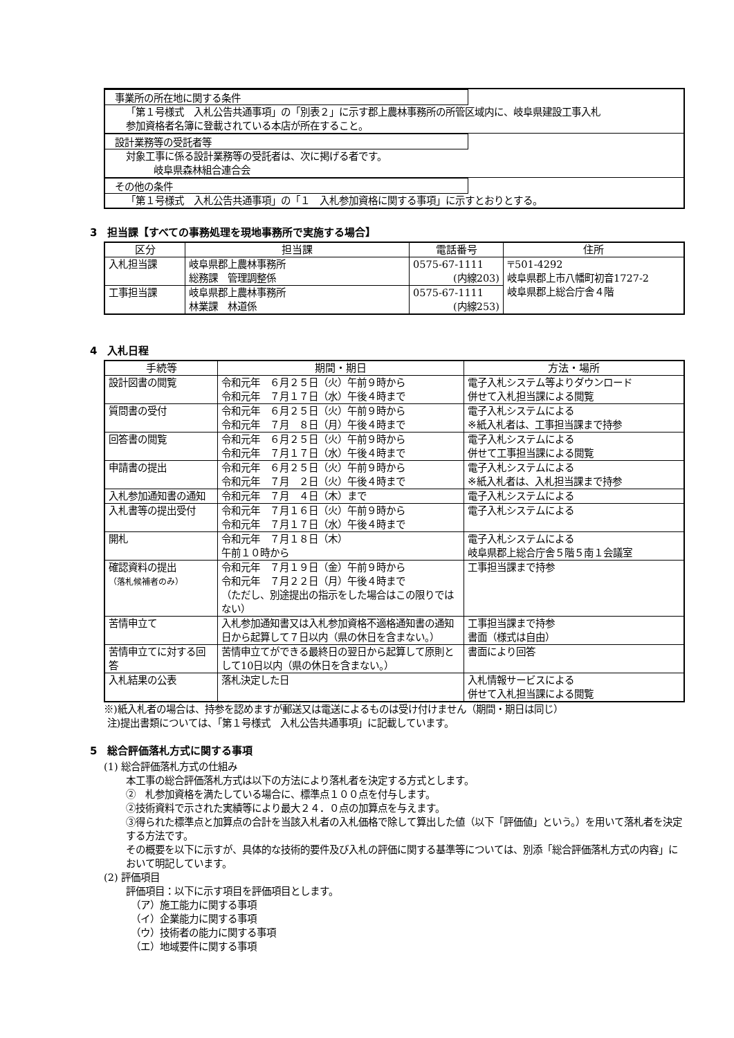事業所の所在地に関する条件
「第１号様式　入札公告共通事項」の「別表２」に示す郡上農林事務所の所管区域内に、岐阜県建設工事入札
参加資格者名簿に登載されている本店が所在すること。
設計業務等の受託者等
対象工事に係る設計業務等の受託者は、次に掲げる者です。
岐阜県森林組合連合会
その他の条件
「第１号様式　入札公告共通事項」の「１　入札参加資格に関する事項」に示すとおりとする。
3　担当課【すべての事務処理を現地事務所で実施する場合】
| 区分 | 担当課 | 電話番号 | 住所 |
| --- | --- | --- | --- |
| 入札担当課 | 岐阜県郡上農林事務所 総務課 管理調整係 | 0575-67-1111 (内線203) | 〒501-4292 岐阜県郡上市八幡町初音1727-2 岐阜県郡上総合庁舎４階 |
| 工事担当課 | 岐阜県郡上農林事務所 林業課 林道係 | 0575-67-1111 (内線253) | |
4　入札日程
| 手続等 | 期間・期日 | 方法・場所 |
| --- | --- | --- |
| 設計図書の閲覧 | 令和元年 ６月２５日（火）午前９時から 令和元年 ７月１７日（水）午後４時まで | 電子入札システム等よりダウンロード 併せて入札担当課による閲覧 |
| 質問書の受付 | 令和元年 ６月２５日（火）午前９時から 令和元年 ７月 ８日（月）午後４時まで | 電子入札システムによる ※紙入札者は、工事担当課まで持参 |
| 回答書の閲覧 | 令和元年 ６月２５日（火）午前９時から 令和元年 ７月１７日（水）午後４時まで | 電子入札システムによる 併せて工事担当課による閲覧 |
| 申請書の提出 | 令和元年 ６月２５日（火）午前９時から 令和元年 ７月 ２日（火）午後４時まで | 電子入札システムによる ※紙入札者は、入札担当課まで持参 |
| 入札参加通知書の通知 | 令和元年 ７月 ４日（木）まで | 電子入札システムによる |
| 入札書等の提出受付 | 令和元年 ７月１６日（火）午前９時から 令和元年 ７月１７日（水）午後４時まで | 電子入札システムによる |
| 開札 | 令和元年 ７月１８日（木） 午前１０時から | 電子入札システムによる 岐阜県郡上総合庁舎５階５南１会議室 |
| 確認資料の提出 （落札候補者のみ） | 令和元年 ７月１９日（金）午前９時から 令和元年 ７月２２日（月）午後４時まで （ただし、別途提出の指示をした場合はこの限りではない） | 工事担当課まで持参 |
| 苦情申立て | 入札参加通知書又は入札参加資格不適格通知書の通知日から起算して７日以内（県の休日を含まない。） | 工事担当課まで持参 書面（様式は自由） |
| 苦情申立てに対する回答 | 苦情申立てができる最終日の翌日から起算して原則として10日以内（県の休日を含まない。） | 書面により回答 |
| 入札結果の公表 | 落札決定した日 | 入札情報サービスによる 併せて入札担当課による閲覧 |
※)紙入札者の場合は、持参を認めますが郵送又は電送によるものは受け付けません（期間・期日は同じ）
注)提出書類については、「第１号様式　入札公告共通事項」に記載しています。
5　総合評価落札方式に関する事項
(1) 総合評価落札方式の仕組み
本工事の総合評価落札方式は以下の方法により落札者を決定する方式とします。
②　札参加資格を満たしている場合に、標準点１００点を付与します。
②技術資料で示された実績等により最大２４．０点の加算点を与えます。
③得られた標準点と加算点の合計を当該入札者の入札価格で除して算出した値（以下「評価値」という。）を用いて落札者を決定する方法です。
その概要を以下に示すが、具体的な技術的要件及び入札の評価に関する基準等については、別添「総合評価落札方式の内容」において明記しています。
(2) 評価項目
評価項目：以下に示す項目を評価項目とします。
　（ア）施工能力に関する事項
　（イ）企業能力に関する事項
　（ウ）技術者の能力に関する事項
　（エ）地域要件に関する事項